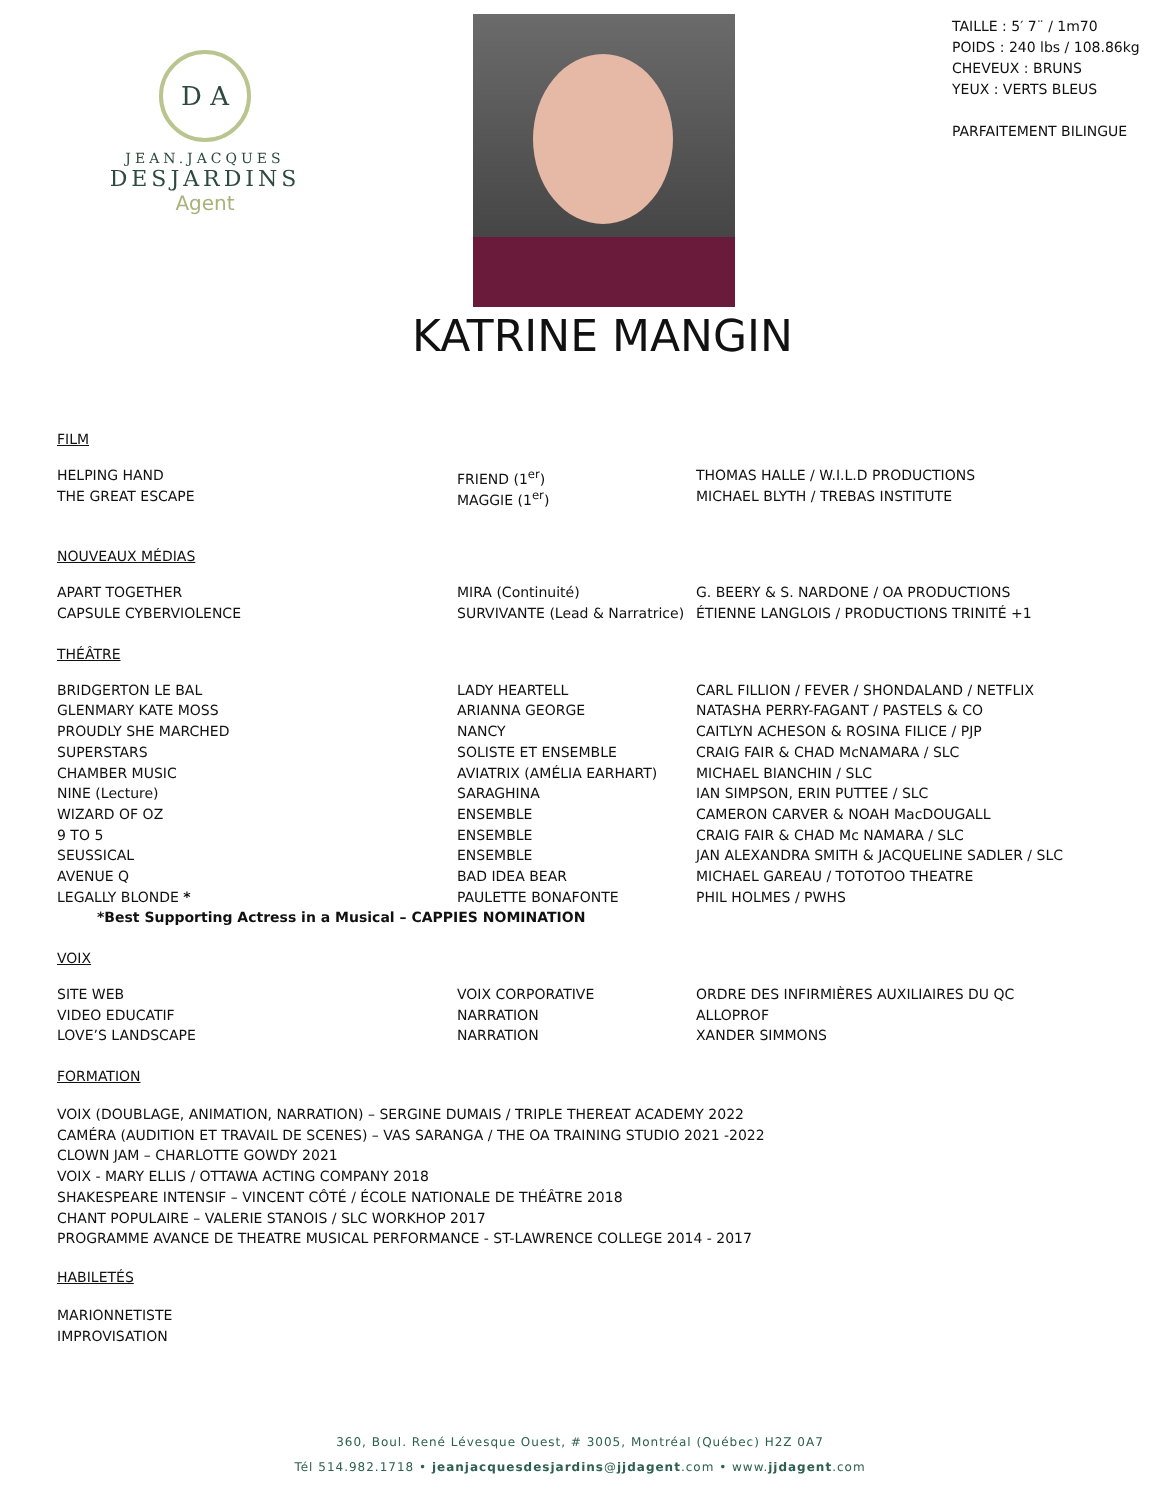D A
JEAN.JACQUES
DESJARDINS
Agent
TAILLE : 5′ 7¨ / 1m70
POIDS : 240 lbs / 108.86kg
CHEVEUX : BRUNS
YEUX : VERTS BLEUS
PARFAITEMENT BILINGUE
KATRINE MANGIN
FILM
| HELPING HAND | FRIEND (1<sup>er</sup>) | THOMAS HALLE / W.I.L.D PRODUCTIONS |
| THE GREAT ESCAPE | MAGGIE (1<sup>er</sup>) | MICHAEL BLYTH / TREBAS INSTITUTE |
NOUVEAUX MÉDIAS
| APART TOGETHER | MIRA (Continuité) | G. BEERY & S. NARDONE / OA PRODUCTIONS |
| CAPSULE CYBERVIOLENCE | SURVIVANTE (Lead & Narratrice) | ÉTIENNE LANGLOIS / PRODUCTIONS TRINITÉ +1 |
THÉÂTRE
| BRIDGERTON LE BAL | LADY HEARTELL | CARL FILLION / FEVER / SHONDALAND / NETFLIX |
| GLENMARY KATE MOSS | ARIANNA GEORGE | NATASHA PERRY-FAGANT / PASTELS & CO |
| PROUDLY SHE MARCHED | NANCY | CAITLYN ACHESON & ROSINA FILICE / PJP |
| SUPERSTARS | SOLISTE ET ENSEMBLE | CRAIG FAIR & CHAD McNAMARA / SLC |
| CHAMBER MUSIC | AVIATRIX (AMÉLIA EARHART) | MICHAEL BIANCHIN / SLC |
| NINE (Lecture) | SARAGHINA | IAN SIMPSON, ERIN PUTTEE / SLC |
| WIZARD OF OZ | ENSEMBLE | CAMERON CARVER & NOAH MacDOUGALL |
| 9 TO 5 | ENSEMBLE | CRAIG FAIR & CHAD Mc NAMARA / SLC |
| SEUSSICAL | ENSEMBLE | JAN ALEXANDRA SMITH & JACQUELINE SADLER / SLC |
| AVENUE Q | BAD IDEA BEAR | MICHAEL GAREAU / TOTOTOO THEATRE |
| LEGALLY BLONDE * | PAULETTE BONAFONTE | PHIL HOLMES / PWHS |
| *Best Supporting Actress in a Musical – CAPPIES NOMINATION | | |
VOIX
| SITE WEB | VOIX CORPORATIVE | ORDRE DES INFIRMIÈRES AUXILIAIRES DU QC |
| VIDEO EDUCATIF | NARRATION | ALLOPROF |
| LOVE’S LANDSCAPE | NARRATION | XANDER SIMMONS |
FORMATION
VOIX (DOUBLAGE, ANIMATION, NARRATION) – SERGINE DUMAIS / TRIPLE THEREAT ACADEMY 2022
CAMÉRA (AUDITION ET TRAVAIL DE SCENES) – VAS SARANGA / THE OA TRAINING STUDIO 2021 -2022
CLOWN JAM – CHARLOTTE GOWDY 2021
VOIX - MARY ELLIS / OTTAWA ACTING COMPANY 2018
SHAKESPEARE INTENSIF – VINCENT CÔTÉ / ÉCOLE NATIONALE DE THÉÂTRE 2018
CHANT POPULAIRE – VALERIE STANOIS / SLC WORKHOP 2017
PROGRAMME AVANCE DE THEATRE MUSICAL PERFORMANCE - ST-LAWRENCE COLLEGE 2014 - 2017
HABILETÉS
MARIONNETISTE
IMPROVISATION
360, Boul. René Lévesque Ouest, # 3005, Montréal (Québec) H2Z 0A7
Tél 514.982.1718 • jeanjacquesdesjardins@jjdagent.com • www.jjdagent.com